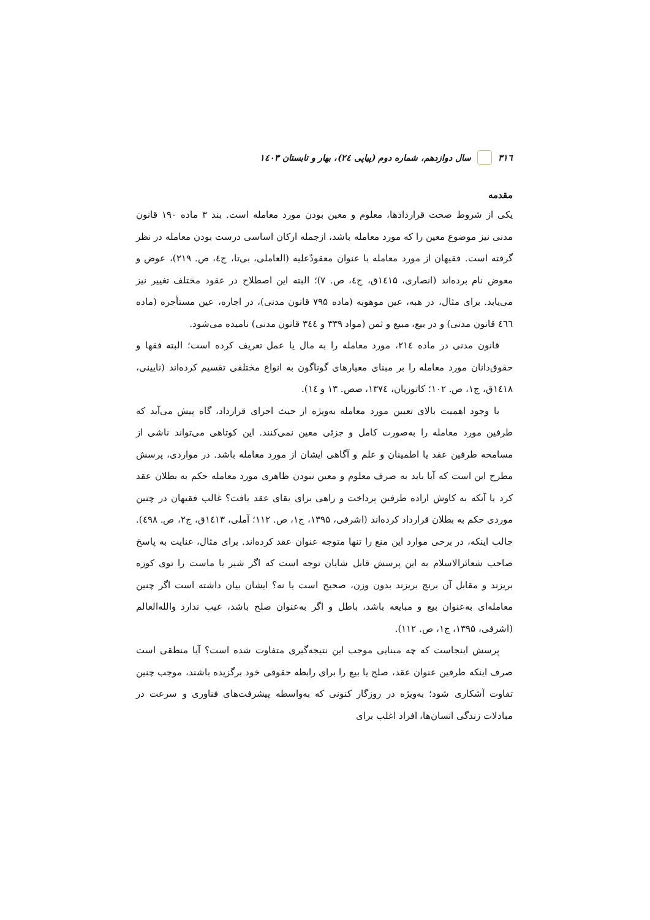۳۱٦ سال دوازدهم، شماره دوم (پیاپی ۲٤)، بهار و تابستان ۱٤۰۳
مقدمه
یکی از شروط صحت قراردادها، معلوم و معین بودن مورد معامله است. بند ۳ ماده ۱۹۰ قانون مدنی نیز موضوع معین را که مورد معامله باشد، ازجمله ارکان اساسی درست بودن معامله در نظر گرفته است. فقیهان از مورد معامله با عنوان معقودٌعلیه (العاملی، بی‌تا، ج٤، ص. ۲۱۹)، عوض و معوض نام برده‌اند (انصاری، ۱٤۱۵ق، ج٤، ص. ۷)؛ البته این اصطلاح در عقود مختلف تغییر نیز می‌یابد. برای مثال، در هبه، عین موهوبه (ماده ۷۹۵ قانون مدنی)، در اجاره، عین مستأجره (ماده ٤٦٦ قانون مدنی) و در بیع، مبیع و ثمن (مواد ۳۳۹ و ۳٤٤ قانون مدنی) نامیده می‌شود.
قانون مدنی در ماده ۲۱٤، مورد معامله را به مال یا عمل تعریف کرده است؛ البته فقها و حقوق‌دانان مورد معامله را بر مبنای معیارهای گوناگون به انواع مختلفی تقسیم کرده‌اند (نایینی، ۱٤۱۸ق، ج۱، ص. ۱۰۲؛ کاتوزیان، ۱۳۷٤، صص. ۱۳ و ۱٤).
با وجود اهمیت بالای تعیین مورد معامله به‌ویژه از حیث اجرای قرارداد، گاه پیش می‌آید که طرفین مورد معامله را به‌صورت کامل و جزئی معین نمی‌کنند. این کوتاهی می‌تواند ناشی از مسامحه طرفین عقد یا اطمینان و علم و آگاهی ایشان از مورد معامله باشد. در مواردی، پرسش مطرح این است که آیا باید به صرف معلوم و معین نبودن ظاهری مورد معامله حکم به بطلان عقد کرد یا آنکه به کاوش اراده طرفین پرداخت و راهی برای بقای عقد یافت؟ غالب فقیهان در چنین موردی حکم به بطلان قرارداد کرده‌اند (اشرفی، ۱۳۹۵، ج۱، ص. ۱۱۲؛ آملی، ۱٤۱۳ق، ج۲، ص. ٤۹۸). جالب اینکه، در برخی موارد این منع را تنها متوجه عنوان عقد کرده‌اند. برای مثال، عنایت به پاسخ صاحب شعائرالاسلام به این پرسش قابل شایان توجه است که اگر شیر یا ماست را توی کوزه بریزند و مقابل آن برنج بریزند بدون وزن، صحیح است یا نه؟ ایشان بیان داشته است اگر چنین معامله‌ای به‌عنوان بیع و مبایعه باشد، باطل و اگر به‌عنوان صلح باشد، عیب ندارد والله‌العالم (اشرفی، ۱۳۹۵، ج۱، ص. ۱۱۲).
پرسش اینجاست که چه مبنایی موجب این نتیجه‌گیری متفاوت شده است؟ آیا منطقی است صرف اینکه طرفین عنوان عقد، صلح یا بیع را برای رابطه حقوقی خود برگزیده باشند، موجب چنین تفاوت آشکاری شود؛ به‌ویژه در روزگار کنونی که به‌واسطه پیشرفت‌های فناوری و سرعت در مبادلات زندگی انسان‌ها، افراد اغلب برای